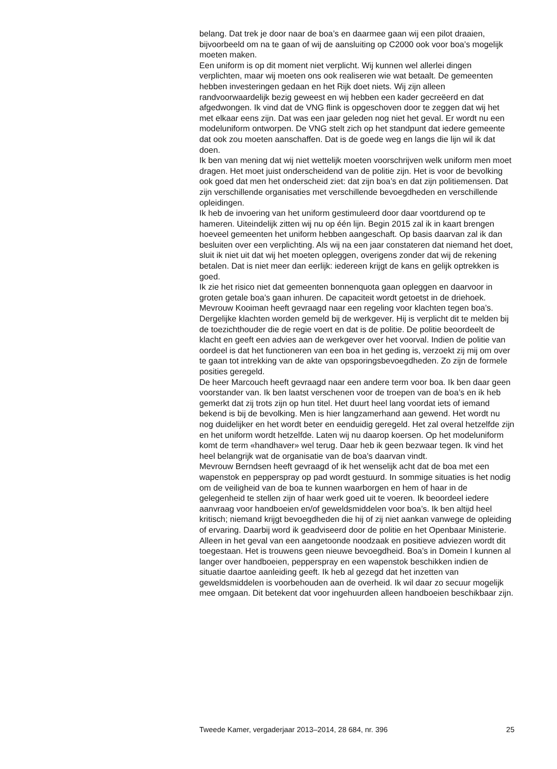belang. Dat trek je door naar de boa’s en daarmee gaan wij een pilot draaien, bijvoorbeeld om na te gaan of wij de aansluiting op C2000 ook voor boa’s mogelijk moeten maken.
Een uniform is op dit moment niet verplicht. Wij kunnen wel allerlei dingen verplichten, maar wij moeten ons ook realiseren wie wat betaalt. De gemeenten hebben investeringen gedaan en het Rijk doet niets. Wij zijn alleen randvoorwaardelijk bezig geweest en wij hebben een kader gecreëerd en dat afgedwongen. Ik vind dat de VNG flink is opgeschoven door te zeggen dat wij het met elkaar eens zijn. Dat was een jaar geleden nog niet het geval. Er wordt nu een modeluniform ontworpen. De VNG stelt zich op het standpunt dat iedere gemeente dat ook zou moeten aanschaffen. Dat is de goede weg en langs die lijn wil ik dat doen.
Ik ben van mening dat wij niet wettelijk moeten voorschrijven welk uniform men moet dragen. Het moet juist onderscheidend van de politie zijn. Het is voor de bevolking ook goed dat men het onderscheid ziet: dat zijn boa’s en dat zijn politiemensen. Dat zijn verschillende organisaties met verschillende bevoegdheden en verschillende opleidingen.
Ik heb de invoering van het uniform gestimuleerd door daar voortdurend op te hameren. Uiteindelijk zitten wij nu op één lijn. Begin 2015 zal ik in kaart brengen hoeveel gemeenten het uniform hebben aangeschaft. Op basis daarvan zal ik dan besluiten over een verplichting. Als wij na een jaar constateren dat niemand het doet, sluit ik niet uit dat wij het moeten opleggen, overigens zonder dat wij de rekening betalen. Dat is niet meer dan eerlijk: iedereen krijgt de kans en gelijk optrekken is goed.
Ik zie het risico niet dat gemeenten bonnenquota gaan opleggen en daarvoor in groten getale boa’s gaan inhuren. De capaciteit wordt getoetst in de driehoek.
Mevrouw Kooiman heeft gevraagd naar een regeling voor klachten tegen boa’s. Dergelijke klachten worden gemeld bij de werkgever. Hij is verplicht dit te melden bij de toezichthouder die de regie voert en dat is de politie. De politie beoordeelt de klacht en geeft een advies aan de werkgever over het voorval. Indien de politie van oordeel is dat het functioneren van een boa in het geding is, verzoekt zij mij om over te gaan tot intrekking van de akte van opsporingsbevoegdheden. Zo zijn de formele posities geregeld.
De heer Marcouch heeft gevraagd naar een andere term voor boa. Ik ben daar geen voorstander van. Ik ben laatst verschenen voor de troepen van de boa’s en ik heb gemerkt dat zij trots zijn op hun titel. Het duurt heel lang voordat iets of iemand bekend is bij de bevolking. Men is hier langzamerhand aan gewend. Het wordt nu nog duidelijker en het wordt beter en eenduidig geregeld. Het zal overal hetzelfde zijn en het uniform wordt hetzelfde. Laten wij nu daarop koersen. Op het modeluniform komt de term «handhaver» wel terug. Daar heb ik geen bezwaar tegen. Ik vind het heel belangrijk wat de organisatie van de boa’s daarvan vindt.
Mevrouw Berndsen heeft gevraagd of ik het wenselijk acht dat de boa met een wapenstok en pepperspray op pad wordt gestuurd. In sommige situaties is het nodig om de veiligheid van de boa te kunnen waarborgen en hem of haar in de gelegenheid te stellen zijn of haar werk goed uit te voeren. Ik beoordeel iedere aanvraag voor handboeien en/of geweldsmiddelen voor boa’s. Ik ben altijd heel kritisch; niemand krijgt bevoegdheden die hij of zij niet aankan vanwege de opleiding of ervaring. Daarbij word ik geadviseerd door de politie en het Openbaar Ministerie. Alleen in het geval van een aangetoonde noodzaak en positieve adviezen wordt dit toegestaan. Het is trouwens geen nieuwe bevoegdheid. Boa’s in Domein I kunnen al langer over handboeien, pepperspray en een wapenstok beschikken indien de situatie daartoe aanleiding geeft. Ik heb al gezegd dat het inzetten van geweldsmiddelen is voorbehouden aan de overheid. Ik wil daar zo secuur mogelijk mee omgaan. Dit betekent dat voor ingehuurden alleen handboeien beschikbaar zijn.
Tweede Kamer, vergaderjaar 2013–2014, 28 684, nr. 396 25